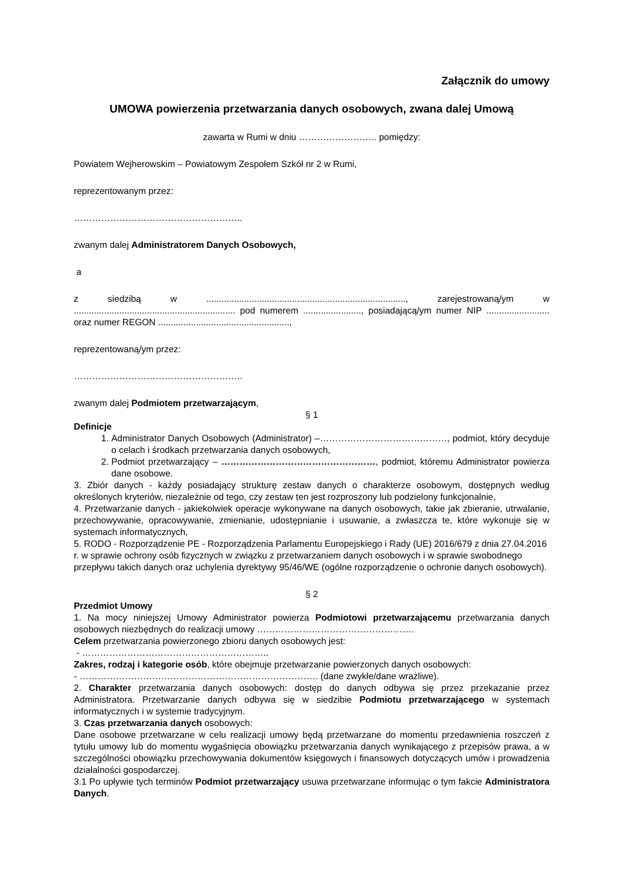Załącznik do umowy
UMOWA powierzenia przetwarzania danych osobowych, zwana dalej Umową
zawarta w Rumi w dniu …………………….. pomiędzy:
Powiatem Wejherowskim – Powiatowym Zespołem Szkół nr 2 w Rumi,
reprezentowanym przez:
………………………………………………..
zwanym dalej Administratorem Danych Osobowych,
a
z siedzibą w ..............................................................................., zarejestrowaną/ym w ................................................................ pod numerem ......................., posiadającą/ym numer NIP ......................... oraz numer REGON ....................................................,
reprezentowaną/ym przez:
………………………………………………..
zwanym dalej Podmiotem przetwarzającym,
§ 1
Definicje
1. Administrator Danych Osobowych (Administrator) –……………………………………, podmiot, który decyduje o celach i środkach przetwarzania danych osobowych,
2. Podmiot przetwarzający – ……………………………………………, podmiot, któremu Administrator powierza dane osobowe.
3. Zbiór danych - każdy posiadający strukturę zestaw danych o charakterze osobowym, dostępnych według określonych kryteriów, niezależnie od tego, czy zestaw ten jest rozproszony lub podzielony funkcjonalnie,
4. Przetwarzanie danych - jakiekolwiek operacje wykonywane na danych osobowych, takie jak zbieranie, utrwalanie, przechowywanie, opracowywanie, zmienianie, udostępnianie i usuwanie, a zwłaszcza te, które wykonuje się w systemach informatycznych,
5. RODO - Rozporządzenie PE - Rozporządzenia Parlamentu Europejskiego i Rady (UE) 2016/679 z dnia 27.04.2016 r. w sprawie ochrony osób fizycznych w związku z przetwarzaniem danych osobowych i w sprawie swobodnego przepływu takich danych oraz uchylenia dyrektywy 95/46/WE (ogólne rozporządzenie o ochronie danych osobowych).
§ 2
Przedmiot Umowy
1. Na mocy niniejszej Umowy Administrator powierza Podmiotowi przetwarzającemu przetwarzania danych osobowych niezbędnych do realizacji umowy …………………………………………….
Celem przetwarzania powierzonego zbioru danych osobowych jest:
- ……………………………………………………..
Zakres, rodzaj i kategorie osób, które obejmuje przetwarzanie powierzonych danych osobowych:
- ……………………………………………………………………. (dane zwykłe/dane wrażliwe).
2. Charakter przetwarzania danych osobowych: dostęp do danych odbywa się przez przekazanie przez Administratora. Przetwarzanie danych odbywa się w siedzibie Podmiotu przetwarzającego w systemach informatycznych i w systemie tradycyjnym.
3. Czas przetwarzania danych osobowych:
Dane osobowe przetwarzane w celu realizacji umowy będą przetwarzane do momentu przedawnienia roszczeń z tytułu umowy lub do momentu wygaśnięcia obowiązku przetwarzania danych wynikającego z przepisów prawa, a w szczególności obowiązku przechowywania dokumentów księgowych i finansowych dotyczących umów i prowadzenia działalności gospodarczej.
3.1 Po upływie tych terminów Podmiot przetwarzający usuwa przetwarzane informując o tym fakcie Administratora Danych.